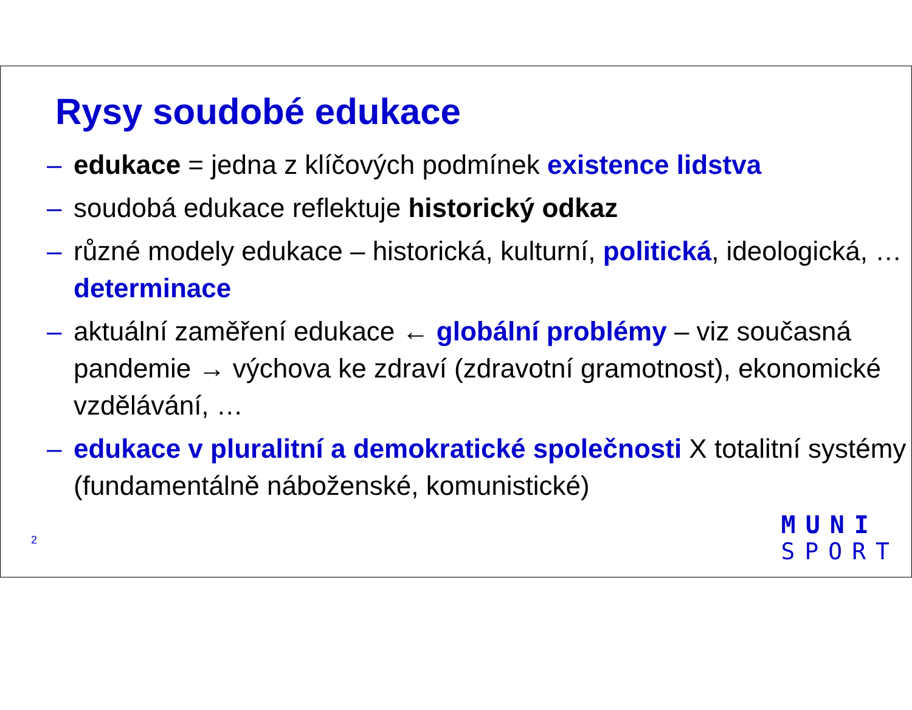Rysy soudobé edukace
– edukace = jedna z klíčových podmínek existence lidstva
– soudobá edukace reflektuje historický odkaz
– různé modely edukace – historická, kulturní, politická, ideologická, … determinace
– aktuální zaměření edukace ← globální problémy – viz současná pandemie → výchova ke zdraví (zdravotní gramotnost), ekonomické vzdělávání, …
– edukace v pluralitní a demokratické společnosti X totalitní systémy (fundamentálně náboženské, komunistické)
2
MUNI
SPORT